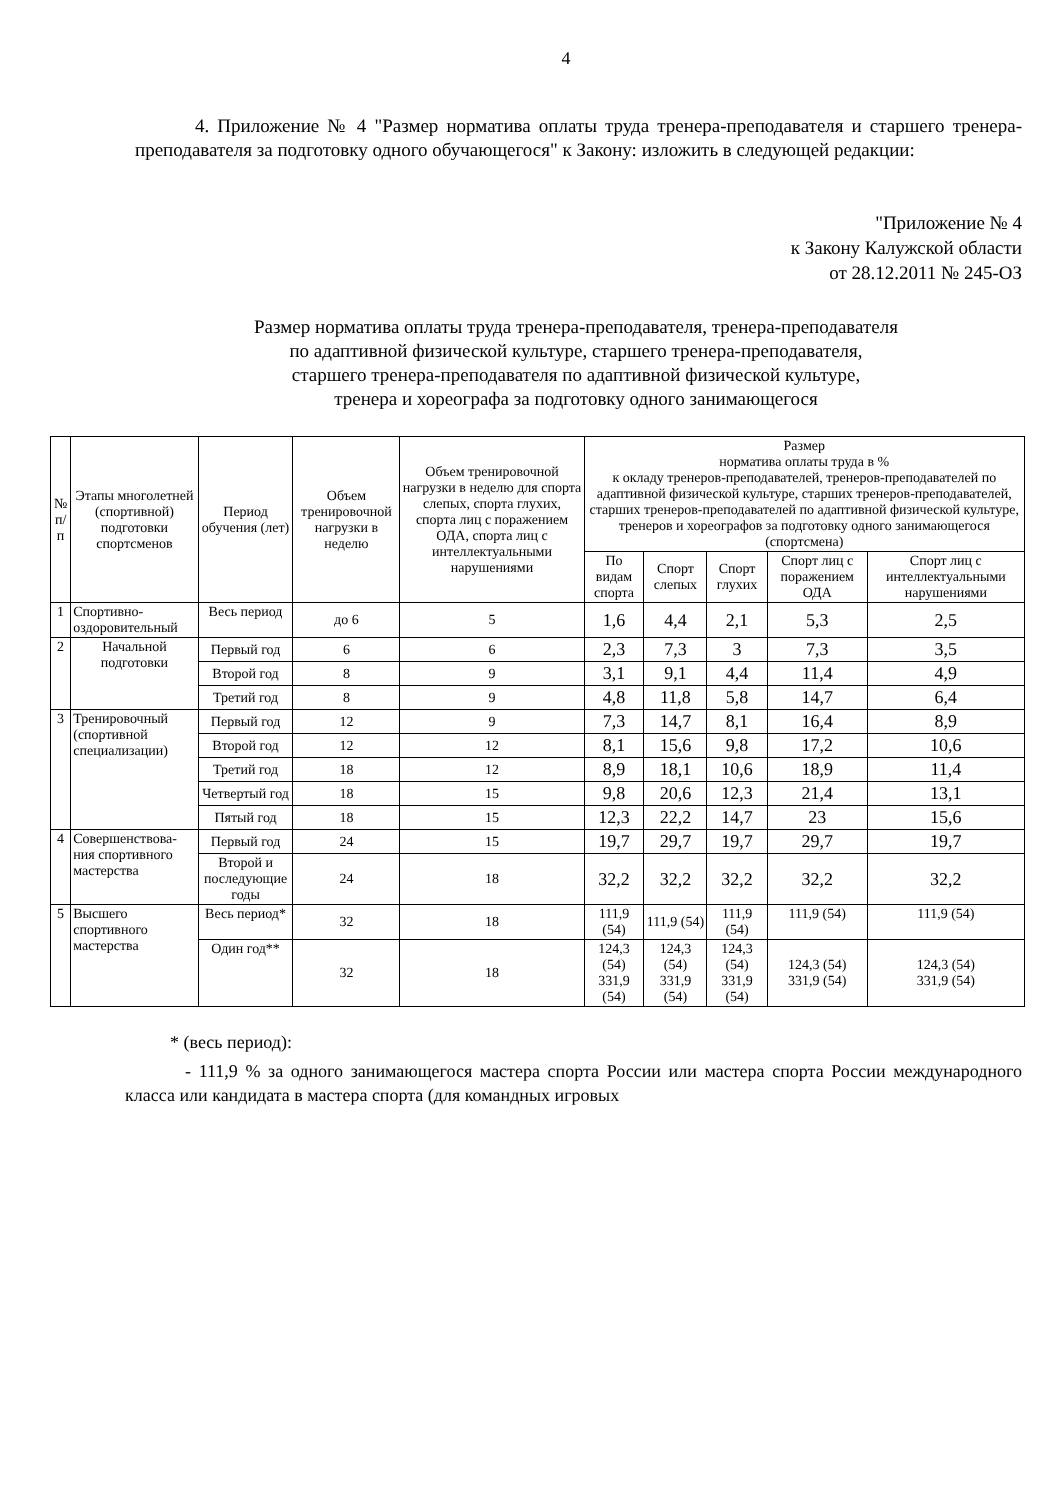4
4. Приложение № 4 "Размер норматива оплаты труда тренера-преподавателя и старшего тренера-преподавателя за подготовку одного обучающегося" к Закону: изложить в следующей редакции:
"Приложение № 4
к Закону Калужской области
от 28.12.2011 № 245-ОЗ
Размер норматива оплаты труда тренера-преподавателя, тренера-преподавателя
по адаптивной физической культуре, старшего тренера-преподавателя,
старшего тренера-преподавателя по адаптивной физической культуре,
тренера и хореографа за подготовку одного занимающегося
| № п/ п | Этапы многолетней (спортивной) подготовки спортсменов | Период обучения (лет) | Объем тренировочной нагрузки в неделю | Объем тренировочной нагрузки в неделю для спорта слепых, спорта глухих, спорта лиц с поражением ОДА, спорта лиц с интеллектуальными нарушениями | Размер норматива оплаты труда в % к окладу тренеров-преподавателей, тренеров-преподавателей по адаптивной физической культуре, старших тренеров-преподавателей, старших тренеров-преподавателей по адаптивной физической культуре, тренеров и хореографов за подготовку одного занимающегося (спортсмена) | | | | |
| --- | --- | --- | --- | --- | --- | --- | --- | --- | --- |
| | | | | | По видам спорта | Спорт слепых | Спорт глухих | Спорт лиц с поражением ОДА | Спорт лиц с интеллектуальными нарушениями |
| 1 | Спортивно-оздоровительный | Весь период | до 6 | 5 | 1,6 | 4,4 | 2,1 | 5,3 | 2,5 |
| 2 | Начальной подготовки | Первый год | 6 | 6 | 2,3 | 7,3 | 3 | 7,3 | 3,5 |
| | | Второй год | 8 | 9 | 3,1 | 9,1 | 4,4 | 11,4 | 4,9 |
| | | Третий год | 8 | 9 | 4,8 | 11,8 | 5,8 | 14,7 | 6,4 |
| 3 | Тренировочный (спортивной специализации) | Первый год | 12 | 9 | 7,3 | 14,7 | 8,1 | 16,4 | 8,9 |
| | | Второй год | 12 | 12 | 8,1 | 15,6 | 9,8 | 17,2 | 10,6 |
| | | Третий год | 18 | 12 | 8,9 | 18,1 | 10,6 | 18,9 | 11,4 |
| | | Четвертый год | 18 | 15 | 9,8 | 20,6 | 12,3 | 21,4 | 13,1 |
| | | Пятый год | 18 | 15 | 12,3 | 22,2 | 14,7 | 23 | 15,6 |
| 4 | Совершенствова-ния спортивного мастерства | Первый год | 24 | 15 | 19,7 | 29,7 | 19,7 | 29,7 | 19,7 |
| | | Второй и последующие годы | 24 | 18 | 32,2 | 32,2 | 32,2 | 32,2 | 32,2 |
| 5 | Высшего спортивного мастерства | Весь период* | 32 | 18 | 111,9 (54) | 111,9 (54) | 111,9 (54) | 111,9 (54) | 111,9 (54) |
| | | Один год** | 32 | 18 | 124,3 (54) 331,9 (54) | 124,3 (54) 331,9 (54) | 124,3 (54) 331,9 (54) | 124,3 (54) 331,9 (54) | 124,3 (54) 331,9 (54) |
* (весь период):
- 111,9 % за одного занимающегося мастера спорта России или мастера спорта России международного класса или кандидата в мастера спорта (для командных игровых